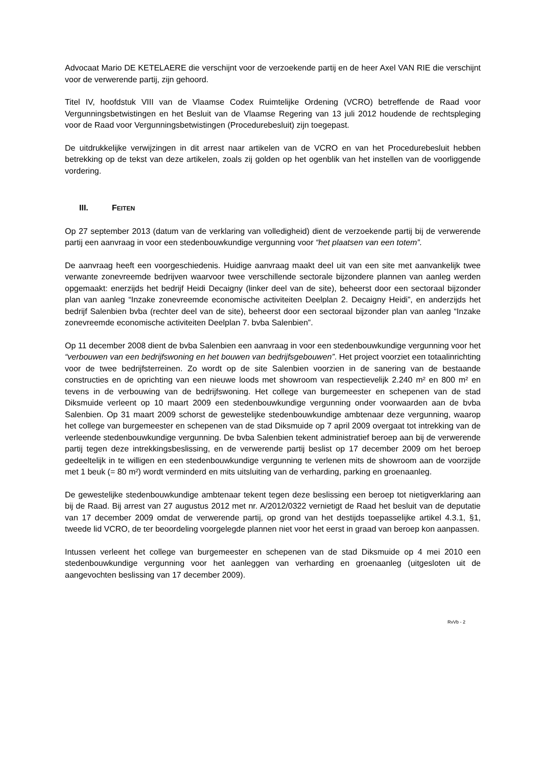Advocaat Mario DE KETELAERE die verschijnt voor de verzoekende partij en de heer Axel VAN RIE die verschijnt voor de verwerende partij, zijn gehoord.
Titel IV, hoofdstuk VIII van de Vlaamse Codex Ruimtelijke Ordening (VCRO) betreffende de Raad voor Vergunningsbetwistingen en het Besluit van de Vlaamse Regering van 13 juli 2012 houdende de rechtspleging voor de Raad voor Vergunningsbetwistingen (Procedurebesluit) zijn toegepast.
De uitdrukkelijke verwijzingen in dit arrest naar artikelen van de VCRO en van het Procedurebesluit hebben betrekking op de tekst van deze artikelen, zoals zij golden op het ogenblik van het instellen van de voorliggende vordering.
III. FEITEN
Op 27 september 2013 (datum van de verklaring van volledigheid) dient de verzoekende partij bij de verwerende partij een aanvraag in voor een stedenbouwkundige vergunning voor “het plaatsen van een totem”.
De aanvraag heeft een voorgeschiedenis. Huidige aanvraag maakt deel uit van een site met aanvankelijk twee verwante zonevreemde bedrijven waarvoor twee verschillende sectorale bijzondere plannen van aanleg werden opgemaakt: enerzijds het bedrijf Heidi Decaigny (linker deel van de site), beheerst door een sectoraal bijzonder plan van aanleg “Inzake zonevreemde economische activiteiten Deelplan 2. Decaigny Heidi”, en anderzijds het bedrijf Salenbien bvba (rechter deel van de site), beheerst door een sectoraal bijzonder plan van aanleg “Inzake zonevreemde economische activiteiten Deelplan 7. bvba Salenbien”.
Op 11 december 2008 dient de bvba Salenbien een aanvraag in voor een stedenbouwkundige vergunning voor het “verbouwen van een bedrijfswoning en het bouwen van bedrijfsgebouwen”. Het project voorziet een totaalinrichting voor de twee bedrijfsterreinen. Zo wordt op de site Salenbien voorzien in de sanering van de bestaande constructies en de oprichting van een nieuwe loods met showroom van respectievelijk 2.240 m² en 800 m² en tevens in de verbouwing van de bedrijfswoning. Het college van burgemeester en schepenen van de stad Diksmuide verleent op 10 maart 2009 een stedenbouwkundige vergunning onder voorwaarden aan de bvba Salenbien. Op 31 maart 2009 schorst de gewestelijke stedenbouwkundige ambtenaar deze vergunning, waarop het college van burgemeester en schepenen van de stad Diksmuide op 7 april 2009 overgaat tot intrekking van de verleende stedenbouwkundige vergunning. De bvba Salenbien tekent administratief beroep aan bij de verwerende partij tegen deze intrekkingsbeslissing, en de verwerende partij beslist op 17 december 2009 om het beroep gedeeltelijk in te willigen en een stedenbouwkundige vergunning te verlenen mits de showroom aan de voorzijde met 1 beuk (= 80 m²) wordt verminderd en mits uitsluiting van de verharding, parking en groenaanleg.
De gewestelijke stedenbouwkundige ambtenaar tekent tegen deze beslissing een beroep tot nietigverklaring aan bij de Raad. Bij arrest van 27 augustus 2012 met nr. A/2012/0322 vernietigt de Raad het besluit van de deputatie van 17 december 2009 omdat de verwerende partij, op grond van het destijds toepasselijke artikel 4.3.1, §1, tweede lid VCRO, de ter beoordeling voorgelegde plannen niet voor het eerst in graad van beroep kon aanpassen.
Intussen verleent het college van burgemeester en schepenen van de stad Diksmuide op 4 mei 2010 een stedenbouwkundige vergunning voor het aanleggen van verharding en groenaanleg (uitgesloten uit de aangevochten beslissing van 17 december 2009).
RvVb - 2